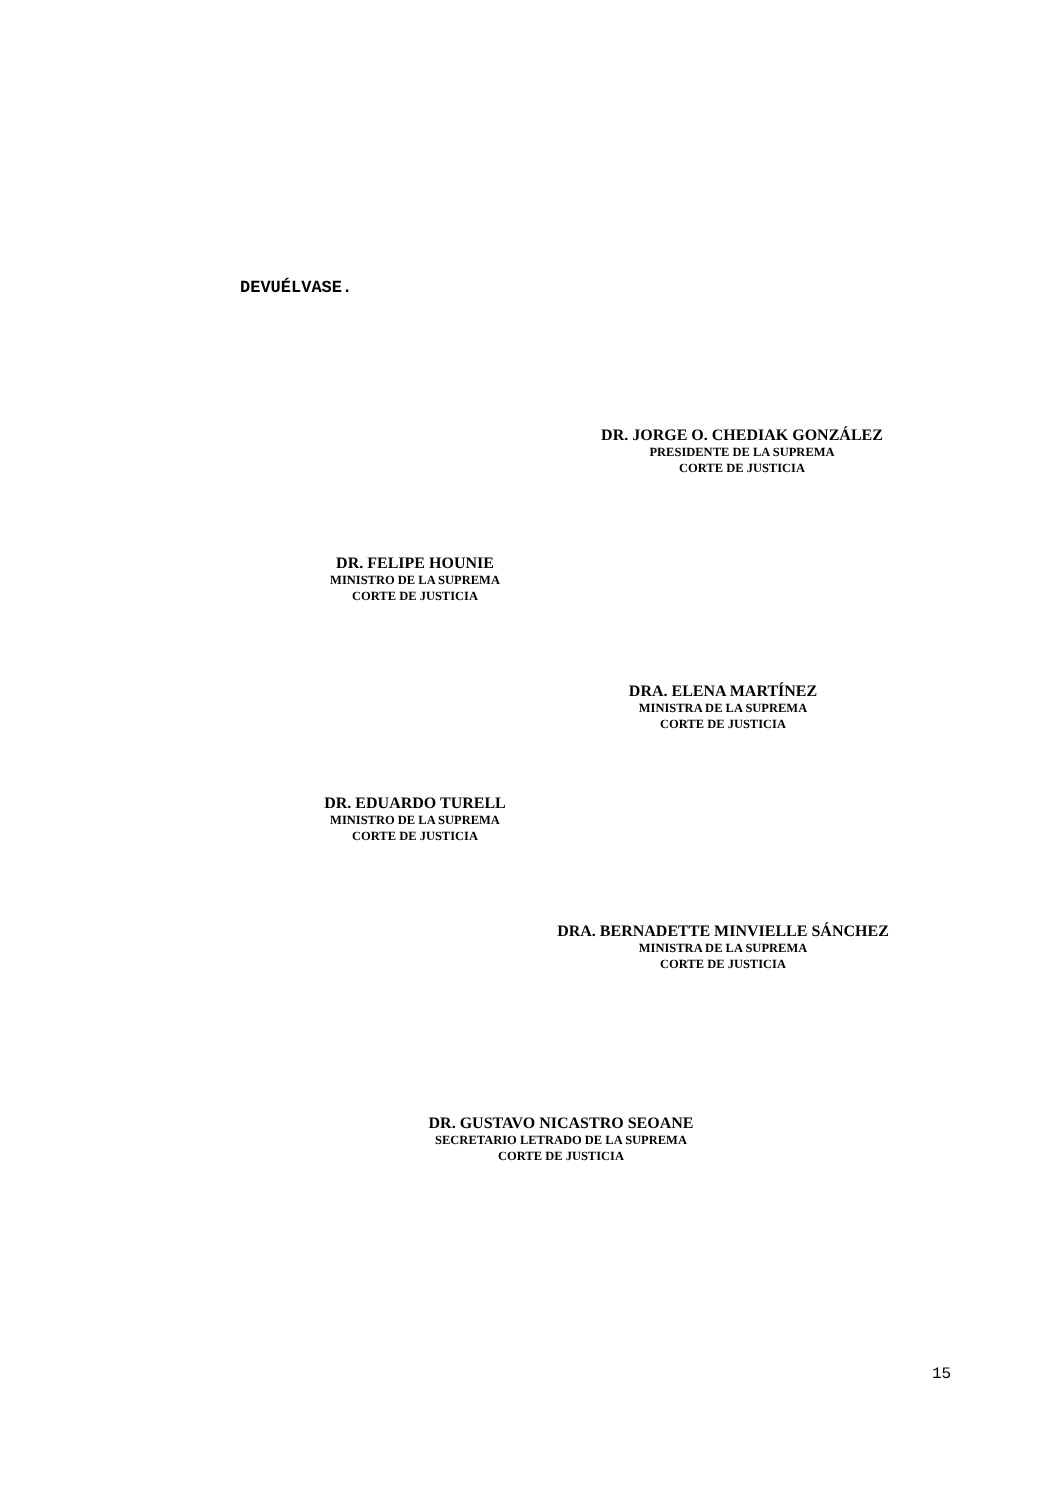DEVUÉLVASE.
DR. JORGE O. CHEDIAK GONZÁLEZ
PRESIDENTE DE LA SUPREMA
CORTE DE JUSTICIA
DR. FELIPE HOUNIE
MINISTRO DE LA SUPREMA
CORTE DE JUSTICIA
DRA. ELENA MARTÍNEZ
MINISTRA DE LA SUPREMA
CORTE DE JUSTICIA
DR. EDUARDO TURELL
MINISTRO DE LA SUPREMA
CORTE DE JUSTICIA
DRA. BERNADETTE MINVIELLE SÁNCHEZ
MINISTRA DE LA SUPREMA
CORTE DE JUSTICIA
DR. GUSTAVO NICASTRO SEOANE
SECRETARIO LETRADO DE LA SUPREMA
CORTE DE JUSTICIA
15